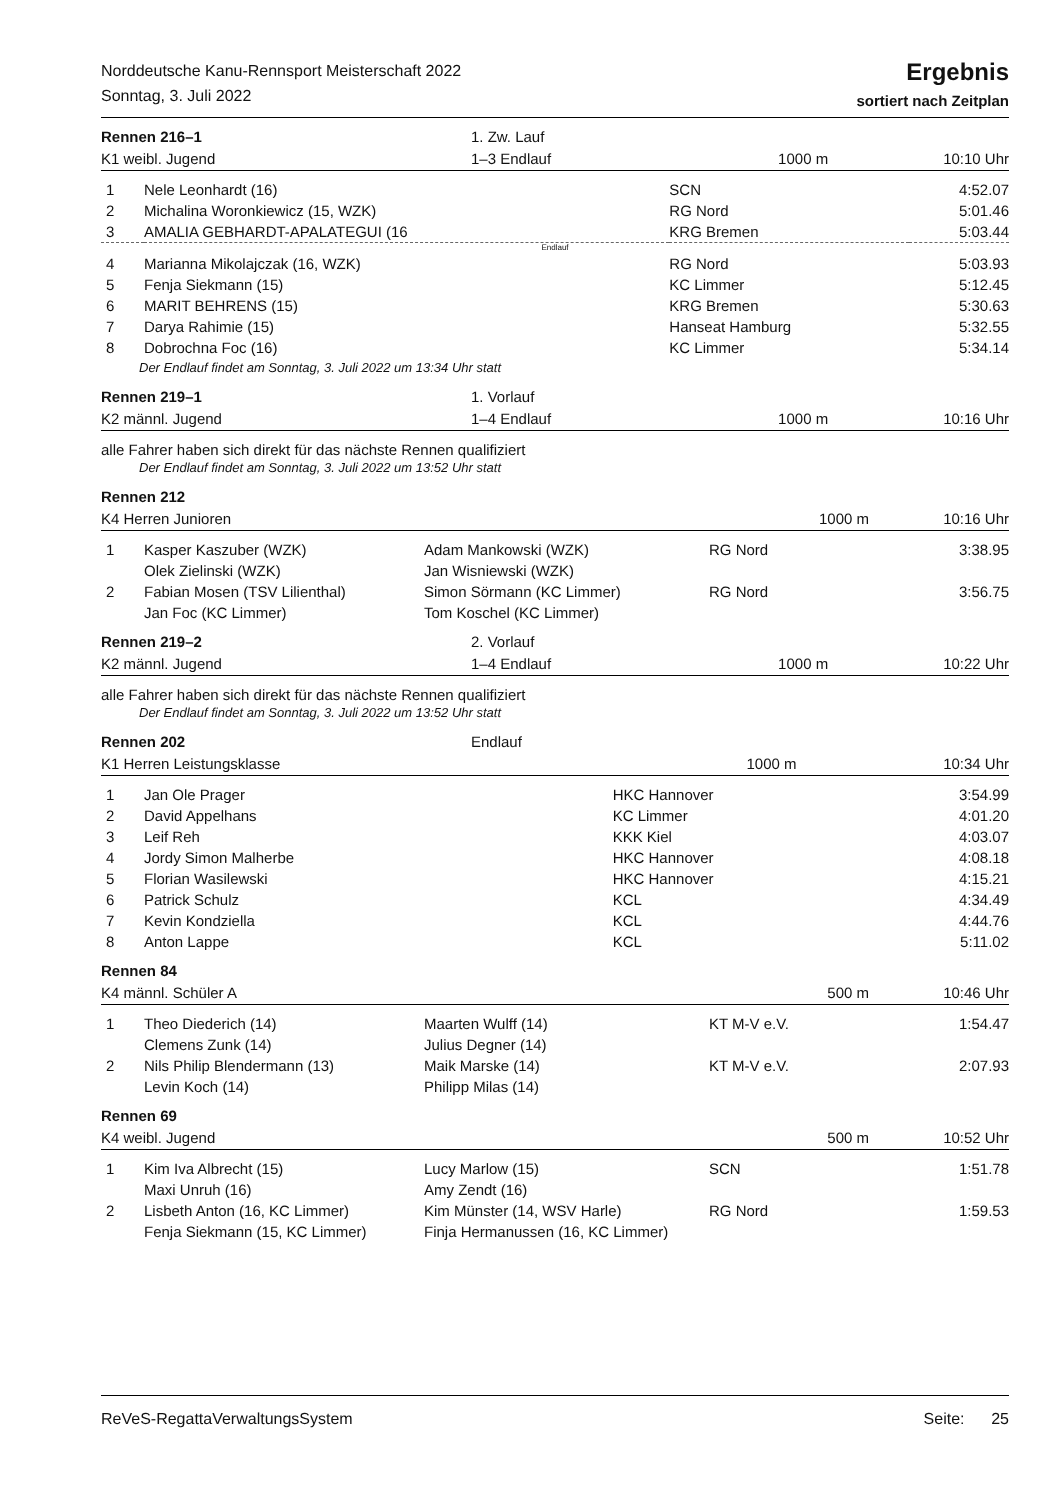Norddeutsche Kanu-Rennsport Meisterschaft 2022
Sonntag, 3. Juli 2022
Ergebnis
sortiert nach Zeitplan
| Rennen 216–1 | 1. Zw. Lauf | | |
| K1 weibl. Jugend | 1–3 Endlauf | 1000 m | 10:10 Uhr |
| 1 | Nele Leonhardt (16) | SCN | 4:52.07 |
| 2 | Michalina Woronkiewicz (15, WZK) | RG Nord | 5:01.46 |
| 3 | AMALIA GEBHARDT-APALATEGUI (16 | KRG Bremen | 5:03.44 |
| Endlauf | | | |
| 4 | Marianna Mikolajczak (16, WZK) | RG Nord | 5:03.93 |
| 5 | Fenja Siekmann (15) | KC Limmer | 5:12.45 |
| 6 | MARIT BEHRENS (15) | KRG Bremen | 5:30.63 |
| 7 | Darya Rahimie (15) | Hanseat Hamburg | 5:32.55 |
| 8 | Dobrochna Foc (16) | KC Limmer | 5:34.14 |
Der Endlauf findet am Sonntag, 3. Juli 2022 um 13:34 Uhr statt
| Rennen 219–1 | 1. Vorlauf | | |
| K2 männl. Jugend | 1–4 Endlauf | 1000 m | 10:16 Uhr |
alle Fahrer haben sich direkt für das nächste Rennen qualifiziert
Der Endlauf findet am Sonntag, 3. Juli 2022 um 13:52 Uhr statt
| Rennen 212 | | |
| K4 Herren Junioren | 1000 m | 10:16 Uhr |
| 1 | Kasper Kaszuber (WZK) Olek Zielinski (WZK) | Adam Mankowski (WZK) Jan Wisniewski (WZK) | RG Nord | 3:38.95 |
| 2 | Fabian Mosen (TSV Lilienthal) Jan Foc (KC Limmer) | Simon Sörmann (KC Limmer) Tom Koschel (KC Limmer) | RG Nord | 3:56.75 |
| Rennen 219–2 | 2. Vorlauf | | |
| K2 männl. Jugend | 1–4 Endlauf | 1000 m | 10:22 Uhr |
alle Fahrer haben sich direkt für das nächste Rennen qualifiziert
Der Endlauf findet am Sonntag, 3. Juli 2022 um 13:52 Uhr statt
| Rennen 202 | Endlauf | | |
| K1 Herren Leistungsklasse | | 1000 m | 10:34 Uhr |
| 1 | Jan Ole Prager | HKC Hannover | 3:54.99 |
| 2 | David Appelhans | KC Limmer | 4:01.20 |
| 3 | Leif Reh | KKK Kiel | 4:03.07 |
| 4 | Jordy Simon Malherbe | HKC Hannover | 4:08.18 |
| 5 | Florian Wasilewski | HKC Hannover | 4:15.21 |
| 6 | Patrick Schulz | KCL | 4:34.49 |
| 7 | Kevin Kondziella | KCL | 4:44.76 |
| 8 | Anton Lappe | KCL | 5:11.02 |
| Rennen 84 | | |
| K4 männl. Schüler A | 500 m | 10:46 Uhr |
| 1 | Theo Diederich (14) Clemens Zunk (14) | Maarten Wulff (14) Julius Degner (14) | KT M-V e.V. | 1:54.47 |
| 2 | Nils Philip Blendermann (13) Levin Koch (14) | Maik Marske (14) Philipp Milas (14) | KT M-V e.V. | 2:07.93 |
| Rennen 69 | | |
| K4 weibl. Jugend | 500 m | 10:52 Uhr |
| 1 | Kim Iva Albrecht (15) Maxi Unruh (16) | Lucy Marlow (15) Amy Zendt (16) | SCN | 1:51.78 |
| 2 | Lisbeth Anton (16, KC Limmer) Fenja Siekmann (15, KC Limmer) | Kim Münster (14, WSV Harle) Finja Hermanussen (16, KC Limmer) | RG Nord | 1:59.53 |
ReVeS-RegattaVerwaltungsSystem Seite: 25